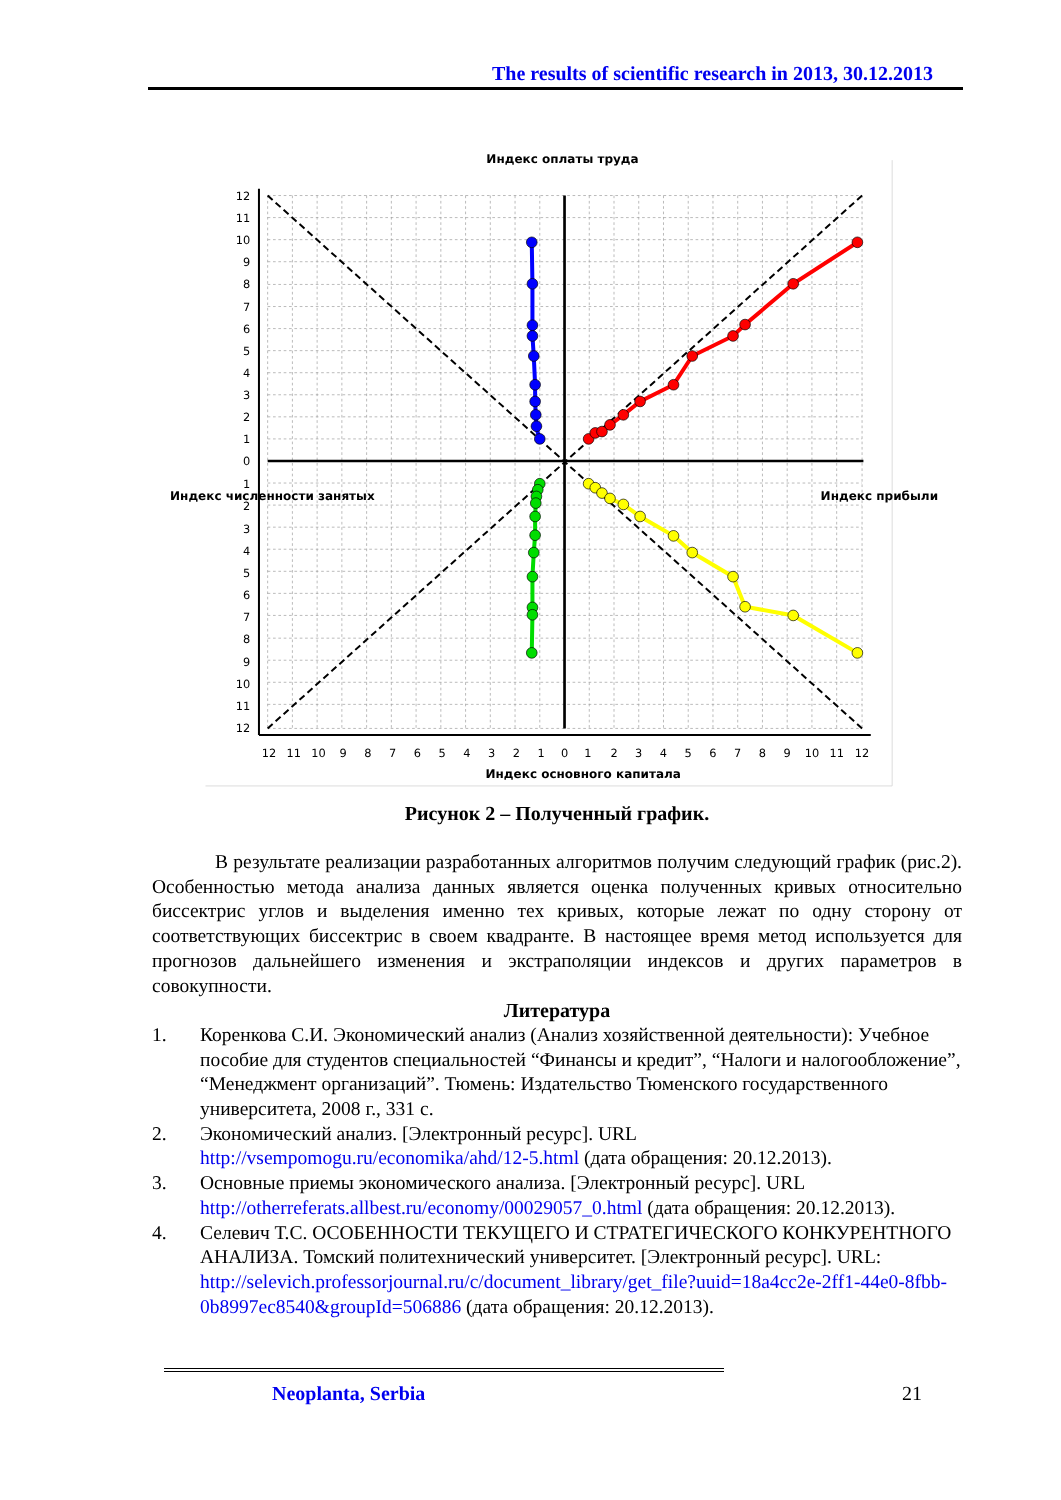The results of scientific research in 2013, 30.12.2013
Индекс оплаты труда
Индекс численности занятых
Индекс прибыли
Индекс основного капитала
12
11
10
9
8
7
6
5
4
3
2
1
0
1
2
3
4
5
6
7
8
9
10
11
12
12
11
10
9
8
7
6
5
4
3
2
1
0
1
2
3
4
5
6
7
8
9
10
11
12
Рисунок 2 – Полученный график.
В результате реализации разработанных алгоритмов получим следующий график (рис.2). Особенностью метода анализа данных является оценка полученных кривых относительно биссектрис углов и выделения именно тех кривых, которые лежат по одну сторону от соответствующих биссектрис в своем квадранте. В настоящее время метод используется для прогнозов дальнейшего изменения и экстраполяции индексов и других параметров в совокупности.
Литература
1. Коренкова С.И. Экономический анализ (Анализ хозяйственной деятельности): Учебное пособие для студентов специальностей “Финансы и кредит”, “Налоги и налогообложение”, “Менеджмент организаций”. Тюмень: Издательство Тюменского государственного университета, 2008 г., 331 с.
2. Экономический анализ. [Электронный ресурс]. URL http://vsempomogu.ru/economika/ahd/12-5.html (дата обращения: 20.12.2013).
3. Основные приемы экономического анализа. [Электронный ресурс]. URL http://otherreferats.allbest.ru/economy/00029057_0.html (дата обращения: 20.12.2013).
4. Селевич Т.С. ОСОБЕННОСТИ ТЕКУЩЕГО И СТРАТЕГИЧЕСКОГО КОНКУРЕНТНОГО АНАЛИЗА. Томский политехнический университет. [Электронный ресурс]. URL: http://selevich.professorjournal.ru/c/document_library/get_file?uuid=18a4cc2e-2ff1-44e0-8fbb-0b8997ec8540&groupId=506886 (дата обращения: 20.12.2013).
Neoplanta, Serbia 21